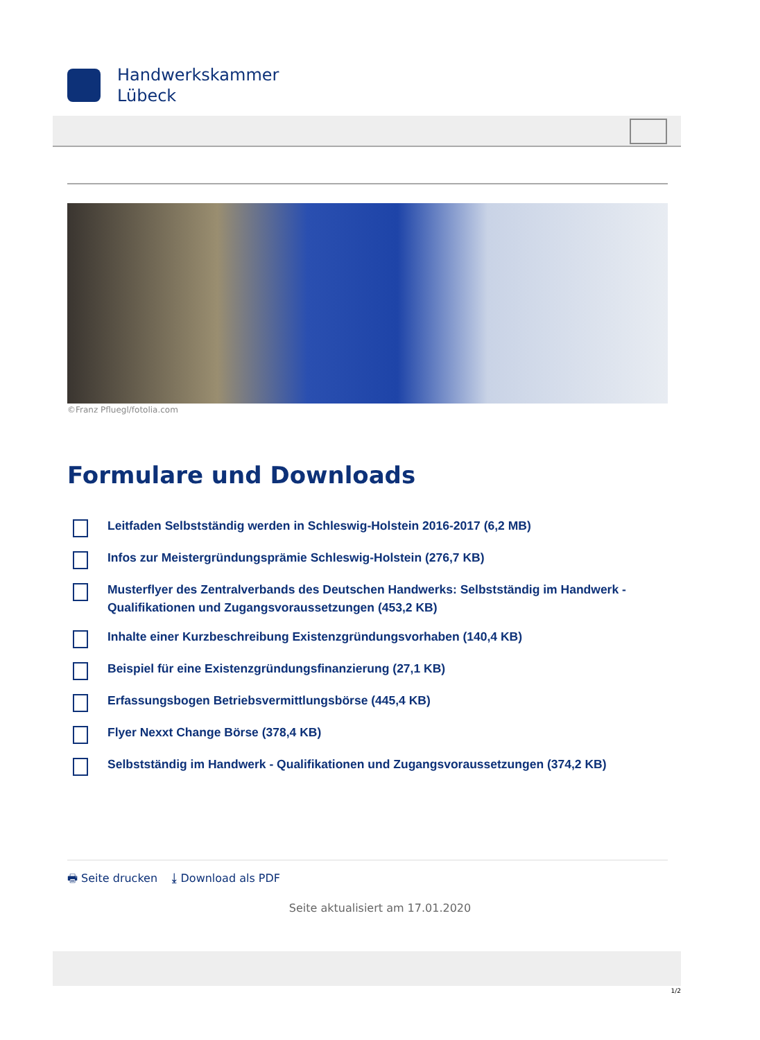Handwerkskammer
Lübeck
©Franz Pfluegl/fotolia.com
Formulare und Downloads
Leitfaden Selbstständig werden in Schleswig-Holstein 2016-2017 (6,2 MB)
Infos zur Meistergründungsprämie Schleswig-Holstein (276,7 KB)
Musterflyer des Zentralverbands des Deutschen Handwerks: Selbstständig im Handwerk - Qualifikationen und Zugangsvoraussetzungen (453,2 KB)
Inhalte einer Kurzbeschreibung Existenzgründungsvorhaben (140,4 KB)
Beispiel für eine Existenzgründungsfinanzierung (27,1 KB)
Erfassungsbogen Betriebsvermittlungsbörse (445,4 KB)
Flyer Nexxt Change Börse (378,4 KB)
Selbstständig im Handwerk - Qualifikationen und Zugangsvoraussetzungen (374,2 KB)
🖶 Seite drucken ⤓ Download als PDF
Seite aktualisiert am 17.01.2020
1/2